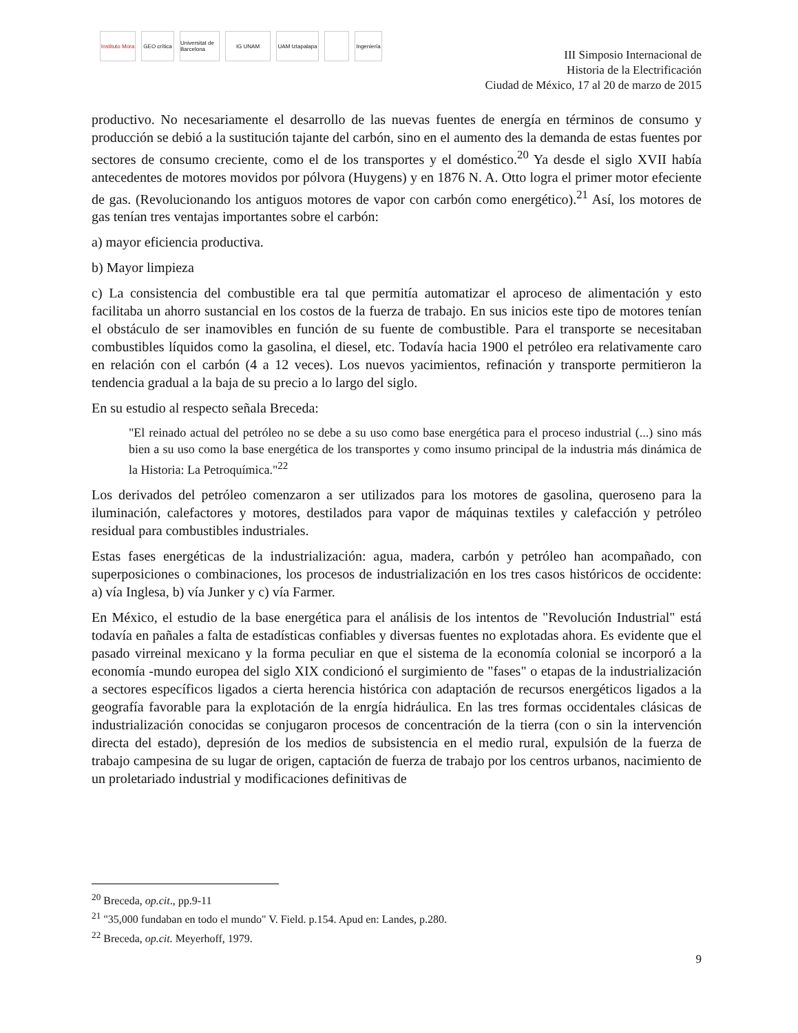Instituto Mora
GEO crítica
Universitat de Barcelona
IG UNAM
UAM Iztapalapa
Ingeniería
III Simposio Internacional de
Historia de la Electrificación
Ciudad de México, 17 al 20 de marzo de 2015
productivo. No necesariamente el desarrollo de las nuevas fuentes de energía en términos de consumo y producción se debió a la sustitución tajante del carbón, sino en el aumento des la demanda de estas fuentes por sectores de consumo creciente, como el de los transportes y el doméstico.<sup>20</sup> Ya desde el siglo XVII había antecedentes de motores movidos por pólvora (Huygens) y en 1876 N. A. Otto logra el primer motor efeciente de gas. (Revolucionando los antiguos motores de vapor con carbón como energético).<sup>21</sup> Así, los motores de gas tenían tres ventajas importantes sobre el carbón:
a) mayor eficiencia productiva.
b) Mayor limpieza
c) La consistencia del combustible era tal que permitía automatizar el aproceso de alimentación y esto facilitaba un ahorro sustancial en los costos de la fuerza de trabajo. En sus inicios este tipo de motores tenían el obstáculo de ser inamovibles en función de su fuente de combustible. Para el transporte se necesitaban combustibles líquidos como la gasolina, el diesel, etc. Todavía hacia 1900 el petróleo era relativamente caro en relación con el carbón (4 a 12 veces). Los nuevos yacimientos, refinación y transporte permitieron la tendencia gradual a la baja de su precio a lo largo del siglo.
En su estudio al respecto señala Breceda:
"El reinado actual del petróleo no se debe a su uso como base energética para el proceso industrial (...) sino más bien a su uso como la base energética de los transportes y como insumo principal de la industria más dinámica de la Historia: La Petroquímica."<sup>22</sup>
Los derivados del petróleo comenzaron a ser utilizados para los motores de gasolina, queroseno para la iluminación, calefactores y motores, destilados para vapor de máquinas textiles y calefacción y petróleo residual para combustibles industriales.
Estas fases energéticas de la industrialización: agua, madera, carbón y petróleo han acompañado, con superposiciones o combinaciones, los procesos de industrialización en los tres casos históricos de occidente: a) vía Inglesa, b) vía Junker y c) vía Farmer.
En México, el estudio de la base energética para el análisis de los intentos de "Revolución Industrial" está todavía en pañales a falta de estadísticas confiables y diversas fuentes no explotadas ahora. Es evidente que el pasado virreinal mexicano y la forma peculiar en que el sistema de la economía colonial se incorporó a la economía -mundo europea del siglo XIX condicionó el surgimiento de "fases" o etapas de la industrialización a sectores específicos ligados a cierta herencia histórica con adaptación de recursos energéticos ligados a la geografía favorable para la explotación de la enrgía hidráulica. En las tres formas occidentales clásicas de industrialización conocidas se conjugaron procesos de concentración de la tierra (con o sin la intervención directa del estado), depresión de los medios de subsistencia en el medio rural, expulsión de la fuerza de trabajo campesina de su lugar de origen, captación de fuerza de trabajo por los centros urbanos, nacimiento de un proletariado industrial y modificaciones definitivas de
<sup>20</sup> Breceda, op.cit., pp.9-11
<sup>21</sup> "35,000 fundaban en todo el mundo" V. Field. p.154. Apud en: Landes, p.280.
<sup>22</sup> Breceda, op.cit. Meyerhoff, 1979.
9